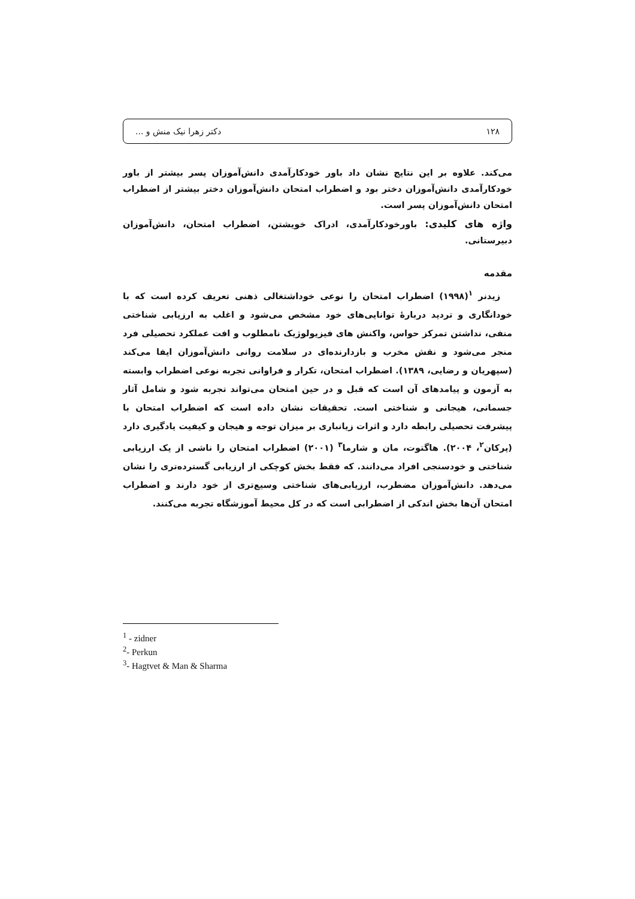۱۲۸ دکتر زهرا نیک منش و ...
می‌کند. علاوه بر این نتایج نشان داد باور خودکارآمدی دانش‌آموزان پسر بیشتر از باور خودکارآمدی دانش‌آموزان دختر بود و اضطراب امتحان دانش‌آموزان دختر بیشتر از اضطراب امتحان دانش‌آموزان پسر است.
واژه های کلیدی: باورخودکارآمدی، ادراک خویشتن، اضطراب امتحان، دانش‌آموزان دبیرستانی.
مقدمه
زیدنر <sup>۱</sup>(۱۹۹۸) اضطراب امتحان را نوعی خوداشتغالی ذهنی تعریف کرده است که با خودانگاری و تردید دربارهٔ توانایی‌های خود مشخص می‌شود و اغلب به ارزیابی شناختی منفی، نداشتن تمرکز حواس، واکنش های فیزیولوژیک نامطلوب و افت عملکرد تحصیلی فرد منجر می‌شود و نقش مخرب و بازدارنده‌ای در سلامت روانی دانش‌آموزان ایفا می‌کند (سپهریان و رضایی، ۱۳۸۹). اضطراب امتحان، تکرار و فراوانی تجربه نوعی اضطراب وابسته به آزمون و پیامدهای آن است که قبل و در حین امتحان می‌تواند تجربه شود و شامل آثار جسمانی، هیجانی و شناختی است. تحقیقات نشان داده است که اضطراب امتحان با پیشرفت تحصیلی رابطه دارد و اثرات زیانباری بر میزان توجه و هیجان و کیفیت یادگیری دارد (پرکان<sup>۲</sup>، ۲۰۰۴). هاگتوت، مان و شارما<sup>۳</sup> (۲۰۰۱) اضطراب امتحان را ناشی از یک ارزیابی شناختی و خودسنجی افراد می‌دانند. که فقط بخش کوچکی از ارزیابی گسترده‌تری را نشان می‌دهد. دانش‌آموزان مضطرب، ارزیابی‌های شناختی وسیع‌تری از خود دارند و اضطراب امتحان آن‌ها بخش اندکی از اضطرابی است که در کل محیط آموزشگاه تجربه می‌کنند.
<sup>1</sup> - zidner
<sup>2</sup>- Perkun
<sup>3</sup>- Hagtvet & Man & Sharma